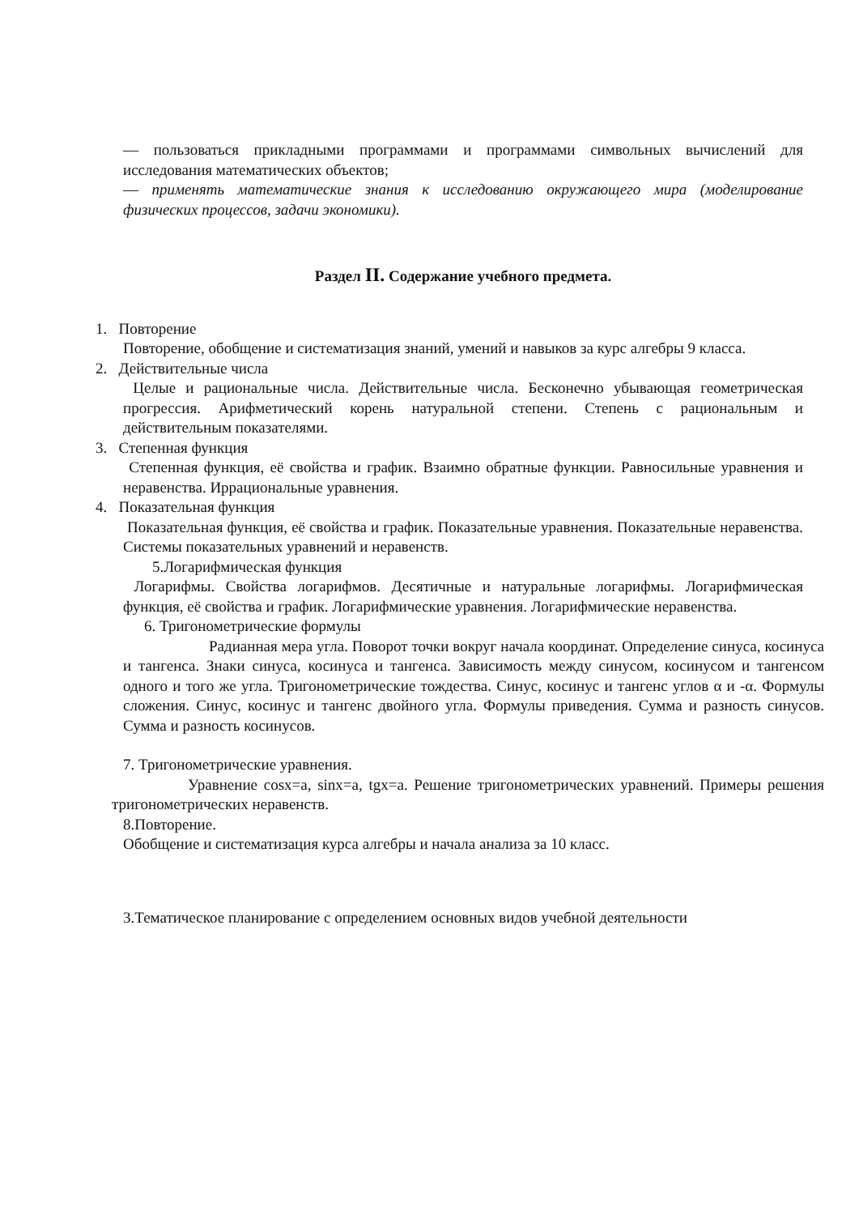— пользоваться прикладными программами и программами символьных вычислений для исследования математических объектов;
— применять математические знания к исследованию окружающего мира (моделирование физических процессов, задачи экономики).
Раздел II. Содержание учебного предмета.
1. Повторение
Повторение, обобщение и систематизация знаний, умений и навыков за курс алгебры 9 класса.
2. Действительные числа
Целые и рациональные числа. Действительные числа. Бесконечно убывающая геометрическая прогрессия. Арифметический корень натуральной степени. Степень с рациональным и действительным показателями.
3. Степенная функция
Степенная функция, её свойства и график. Взаимно обратные функции. Равносильные уравнения и неравенства. Иррациональные уравнения.
4. Показательная функция
Показательная функция, её свойства и график. Показательные уравнения. Показательные неравенства. Системы показательных уравнений и неравенств.
5.Логарифмическая функция
Логарифмы. Свойства логарифмов. Десятичные и натуральные логарифмы. Логарифмическая функция, её свойства и график. Логарифмические уравнения. Логарифмические неравенства.
6. Тригонометрические формулы
Радианная мера угла. Поворот точки вокруг начала координат. Определение синуса, косинуса и тангенса. Знаки синуса, косинуса и тангенса. Зависимость между синусом, косинусом и тангенсом одного и того же угла. Тригонометрические тождества. Синус, косинус и тангенс углов α и -α. Формулы сложения. Синус, косинус и тангенс двойного угла. Формулы приведения. Сумма и разность синусов. Сумма и разность косинусов.
7. Тригонометрические уравнения.
Уравнение cosx=a, sinx=a, tgx=a. Решение тригонометрических уравнений. Примеры решения тригонометрических неравенств.
8.Повторение.
Обобщение и систематизация курса алгебры и начала анализа за 10 класс.
3.Тематическое планирование с определением основных видов учебной деятельности